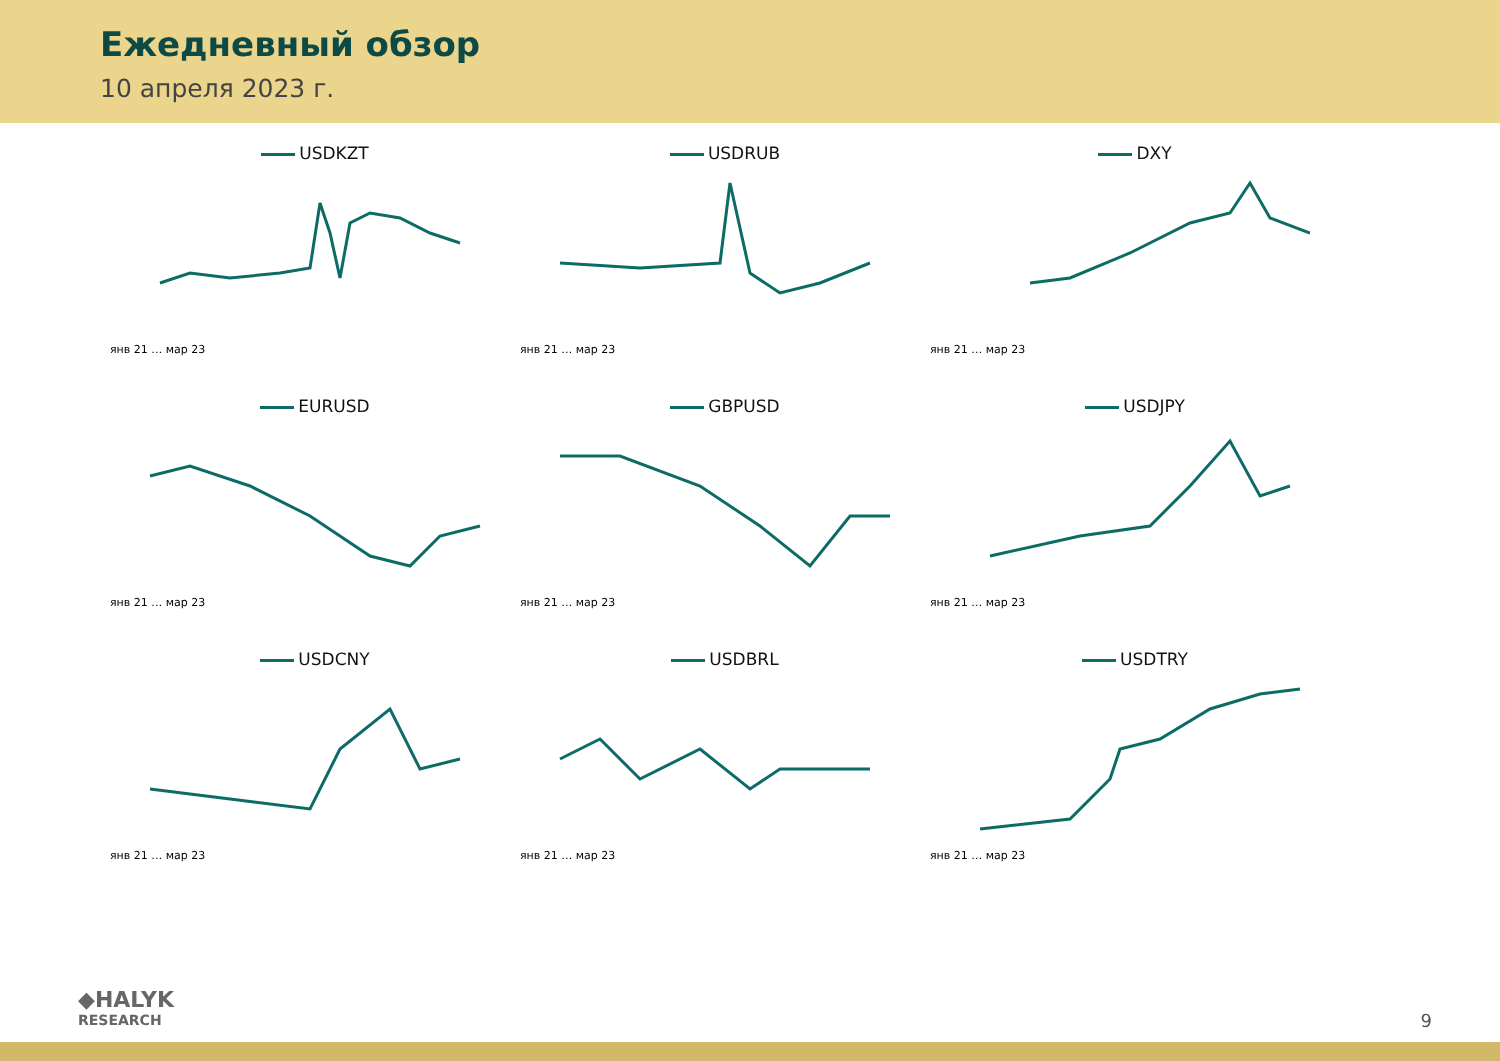Ежедневный обзор
10 апреля 2023 г.
USDKZT
янв 21 … мар 23
USDRUB
янв 21 … мар 23
DXY
янв 21 … мар 23
EURUSD
янв 21 … мар 23
GBPUSD
янв 21 … мар 23
USDJPY
янв 21 … мар 23
USDCNY
янв 21 … мар 23
USDBRL
янв 21 … мар 23
USDTRY
янв 21 … мар 23
◆HALYK
RESEARCH
9